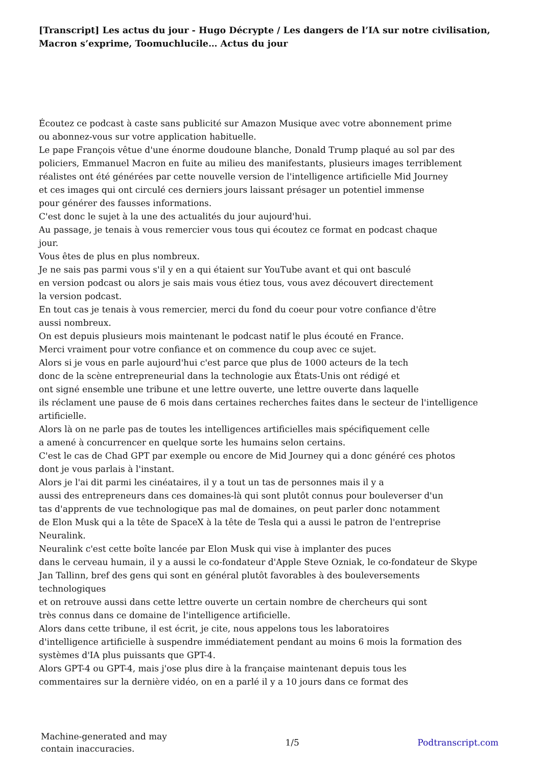[Transcript] Les actus du jour - Hugo Décrypte / Les dangers de l’IA sur notre civilisation, Macron s’exprime, Toomuchlucile… Actus du jour
Écoutez ce podcast à caste sans publicité sur Amazon Musique avec votre abonnement prime
ou abonnez-vous sur votre application habituelle.
Le pape François vêtue d'une énorme doudoune blanche, Donald Trump plaqué au sol par des
policiers, Emmanuel Macron en fuite au milieu des manifestants, plusieurs images terriblement
réalistes ont été générées par cette nouvelle version de l'intelligence artificielle Mid Journey
et ces images qui ont circulé ces derniers jours laissant présager un potentiel immense
pour générer des fausses informations.
C'est donc le sujet à la une des actualités du jour aujourd'hui.
Au passage, je tenais à vous remercier vous tous qui écoutez ce format en podcast chaque
jour.
Vous êtes de plus en plus nombreux.
Je ne sais pas parmi vous s'il y en a qui étaient sur YouTube avant et qui ont basculé
en version podcast ou alors je sais mais vous étiez tous, vous avez découvert directement
la version podcast.
En tout cas je tenais à vous remercier, merci du fond du coeur pour votre confiance d'être
aussi nombreux.
On est depuis plusieurs mois maintenant le podcast natif le plus écouté en France.
Merci vraiment pour votre confiance et on commence du coup avec ce sujet.
Alors si je vous en parle aujourd'hui c'est parce que plus de 1000 acteurs de la tech
donc de la scène entrepreneurial dans la technologie aux États-Unis ont rédigé et
ont signé ensemble une tribune et une lettre ouverte, une lettre ouverte dans laquelle
ils réclament une pause de 6 mois dans certaines recherches faites dans le secteur de l'intelligence
artificielle.
Alors là on ne parle pas de toutes les intelligences artificielles mais spécifiquement celle
a amené à concurrencer en quelque sorte les humains selon certains.
C'est le cas de Chad GPT par exemple ou encore de Mid Journey qui a donc généré ces photos
dont je vous parlais à l'instant.
Alors je l'ai dit parmi les cinéataires, il y a tout un tas de personnes mais il y a
aussi des entrepreneurs dans ces domaines-là qui sont plutôt connus pour bouleverser d'un
tas d'apprents de vue technologique pas mal de domaines, on peut parler donc notamment
de Elon Musk qui a la tête de SpaceX à la tête de Tesla qui a aussi le patron de l'entreprise
Neuralink.
Neuralink c'est cette boîte lancée par Elon Musk qui vise à implanter des puces
dans le cerveau humain, il y a aussi le co-fondateur d'Apple Steve Ozniak, le co-fondateur de Skype
Jan Tallinn, bref des gens qui sont en général plutôt favorables à des bouleversements
technologiques
et on retrouve aussi dans cette lettre ouverte un certain nombre de chercheurs qui sont
très connus dans ce domaine de l'intelligence artificielle.
Alors dans cette tribune, il est écrit, je cite, nous appelons tous les laboratoires
d'intelligence artificielle à suspendre immédiatement pendant au moins 6 mois la formation des
systèmes d'IA plus puissants que GPT-4.
Alors GPT-4 ou GPT-4, mais j'ose plus dire à la française maintenant depuis tous les
commentaires sur la dernière vidéo, on en a parlé il y a 10 jours dans ce format des
Machine-generated and may
contain inaccuracies.
1/5 Podtranscript.com